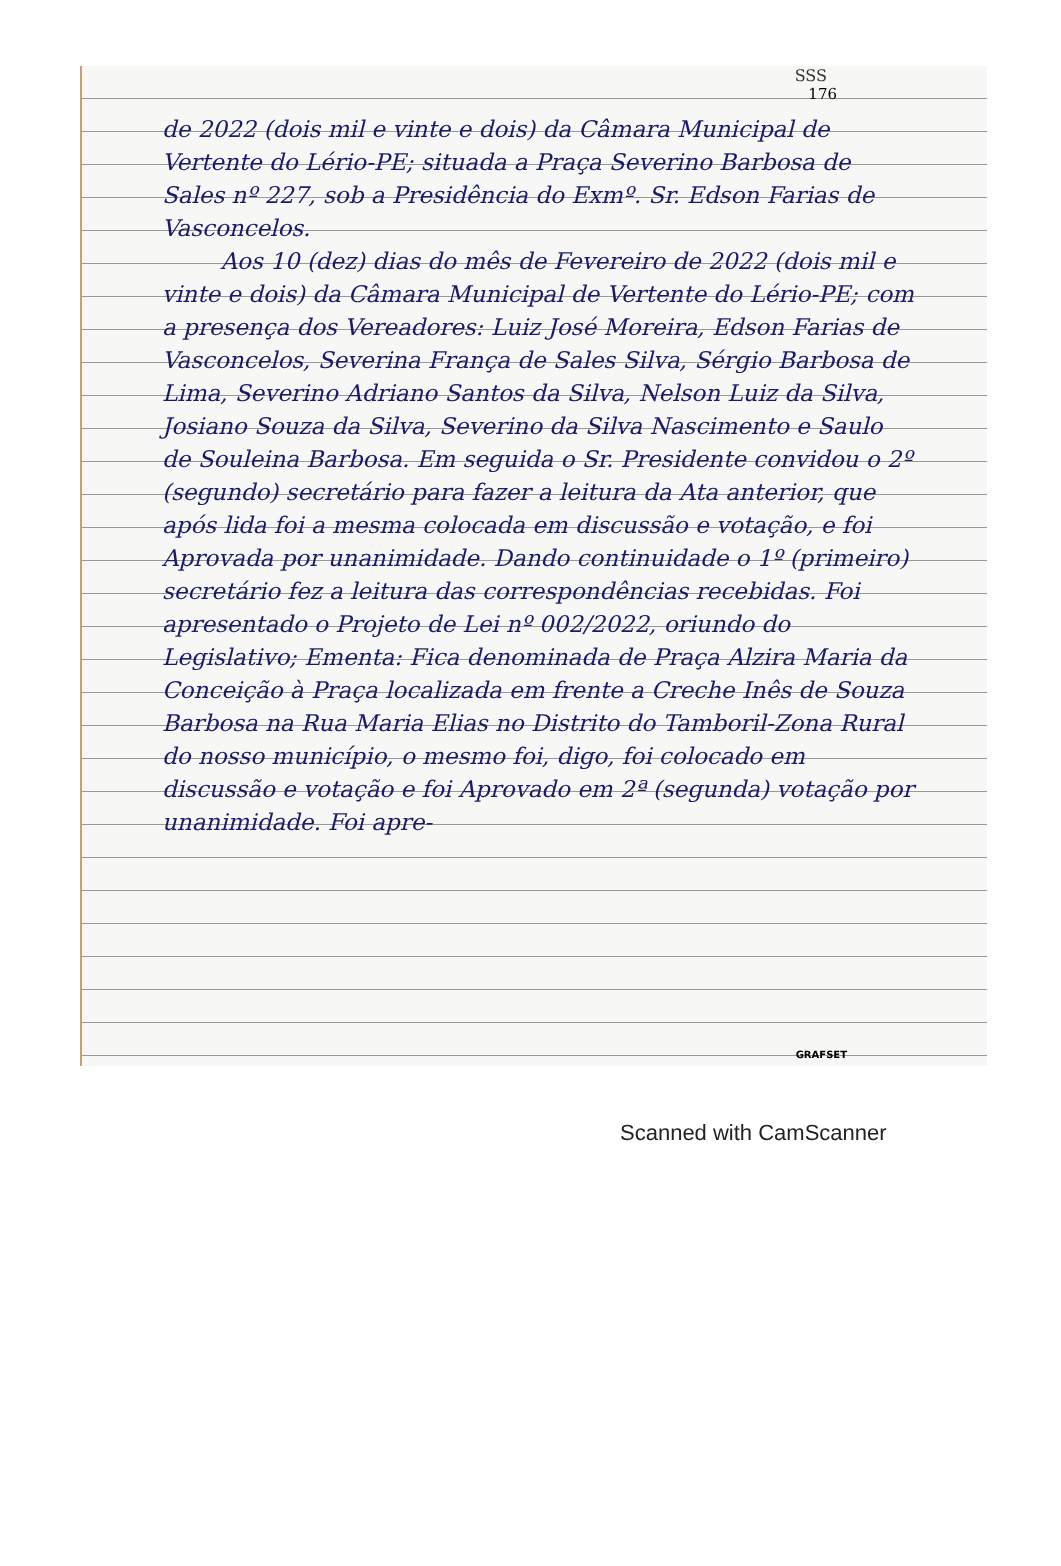SSS
176
de 2022 (dois mil e vinte e dois) da Câmara Municipal de Vertente do Lério-PE; situada a Praça Severino Barbosa de Sales nº 227, sob a Presidência do Exmº. Sr. Edson Farias de Vasconcelos.
Aos 10 (dez) dias do mês de Fevereiro de 2022 (dois mil e vinte e dois) da Câmara Municipal de Vertente do Lério-PE; com a presença dos Vereadores: Luiz José Moreira, Edson Farias de Vasconcelos, Severina França de Sales Silva, Sérgio Barbosa de Lima, Severino Adriano Santos da Silva, Nelson Luiz da Silva, Josiano Souza da Silva, Severino da Silva Nascimento e Saulo de Souleina Barbosa. Em seguida o Sr. Presidente convidou o 2º (segundo) secretário para fazer a leitura da Ata anterior, que após lida foi a mesma colocada em discussão e votação, e foi Aprovada por unanimidade. Dando continuidade o 1º (primeiro) secretário fez a leitura das correspondências recebidas. Foi apresentado o Projeto de Lei nº 002/2022, oriundo do Legislativo; Ementa: Fica denominada de Praça Alzira Maria da Conceição à Praça localizada em frente a Creche Inês de Souza Barbosa na Rua Maria Elias no Distrito do Tamboril-Zona Rural do nosso município, o mesmo foi, digo, foi colocado em discussão e votação e foi Aprovado em 2ª (segunda) votação por unanimidade. Foi apre-
GRAFSET
Scanned with CamScanner